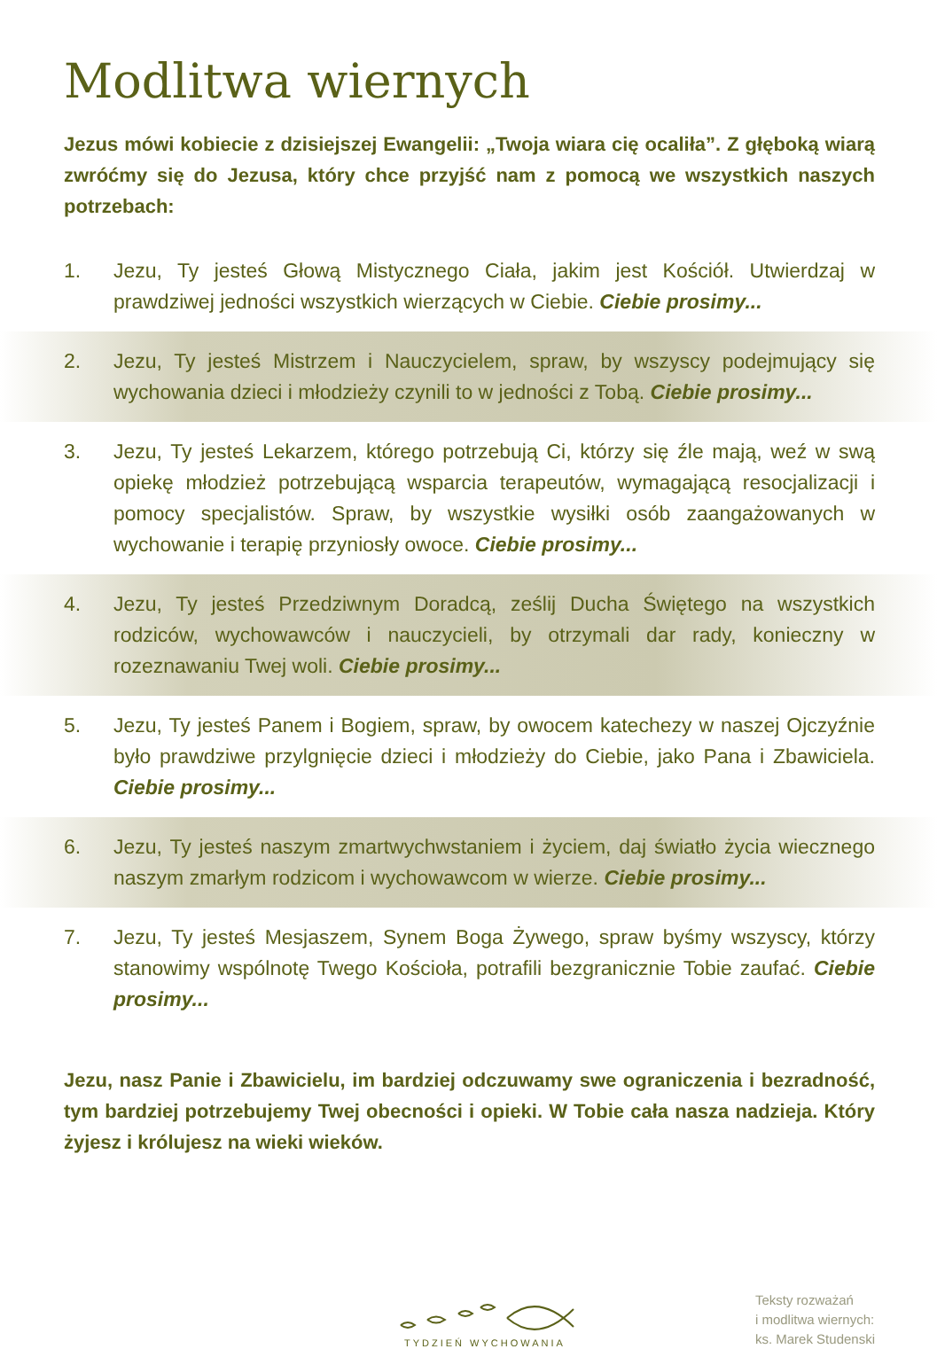Modlitwa wiernych
Jezus mówi kobiecie z dzisiejszej Ewangelii: „Twoja wiara cię ocaliła”. Z głęboką wiarą zwróćmy się do Jezusa, który chce przyjść nam z pomocą we wszystkich naszych potrzebach:
1. Jezu, Ty jesteś Głową Mistycznego Ciała, jakim jest Kościół. Utwierdzaj w prawdziwej jedności wszystkich wierzących w Ciebie. Ciebie prosimy...
2. Jezu, Ty jesteś Mistrzem i Nauczycielem, spraw, by wszyscy podejmujący się wychowania dzieci i młodzieży czynili to w jedności z Tobą. Ciebie prosimy...
3. Jezu, Ty jesteś Lekarzem, którego potrzebują Ci, którzy się źle mają, weź w swą opiekę młodzież potrzebującą wsparcia terapeutów, wymagającą resocjalizacji i pomocy specjalistów. Spraw, by wszystkie wysiłki osób zaangażowanych w wychowanie i terapię przyniosły owoce. Ciebie prosimy...
4. Jezu, Ty jesteś Przedziwnym Doradcą, ześlij Ducha Świętego na wszystkich rodziców, wychowawców i nauczycieli, by otrzymali dar rady, konieczny w rozeznawaniu Twej woli. Ciebie prosimy...
5. Jezu, Ty jesteś Panem i Bogiem, spraw, by owocem katechezy w naszej Ojczyźnie było prawdziwe przylgnięcie dzieci i młodzieży do Ciebie, jako Pana i Zbawiciela. Ciebie prosimy...
6. Jezu, Ty jesteś naszym zmartwychwstaniem i życiem, daj światło życia wiecznego naszym zmarłym rodzicom i wychowawcom w wierze. Ciebie prosimy...
7. Jezu, Ty jesteś Mesjaszem, Synem Boga Żywego, spraw byśmy wszyscy, którzy stanowimy wspólnotę Twego Kościoła, potrafili bezgranicznie Tobie zaufać. Ciebie prosimy...
Jezu, nasz Panie i Zbawicielu, im bardziej odczuwamy swe ograniczenia i bezradność, tym bardziej potrzebujemy Twej obecności i opieki. W Tobie cała nasza nadzieja. Który żyjesz i królujesz na wieki wieków.
TYDZIEŃ WYCHOWANIA
Teksty rozważań
i modlitwa wiernych:
ks. Marek Studenski